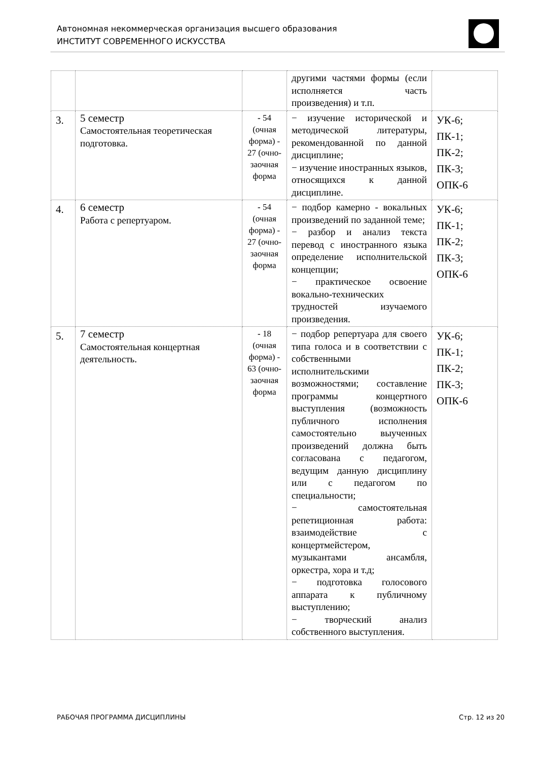Автономная некоммерческая организация высшего образования
ИНСТИТУТ СОВРЕМЕННОГО ИСКУССТВА
| | | | другими частями формы (если исполняется часть произведения) и т.п. | |
| 3. | 5 семестр Самостоятельная теоретическая подготовка. | - 54 (очная форма) - 27 (очно-заочная форма | − изучение исторической и методической литературы, рекомендованной по данной дисциплине; − изучение иностранных языков, относящихся к данной дисциплине. | УК-6; ПК-1; ПК-2; ПК-3; ОПК-6 |
| 4. | 6 семестр Работа с репертуаром. | - 54 (очная форма) - 27 (очно-заочная форма | − подбор камерно - вокальных произведений по заданной теме; − разбор и анализ текста перевод с иностранного языка определение исполнительской концепции; − практическое освоение вокально-технических трудностей изучаемого произведения. | УК-6; ПК-1; ПК-2; ПК-3; ОПК-6 |
| 5. | 7 семестр Самостоятельная концертная деятельность. | - 18 (очная форма) - 63 (очно-заочная форма | − подбор репертуара для своего типа голоса и в соответствии с собственными исполнительскими возможностями; составление программы концертного выступления (возможность публичного исполнения самостоятельно выученных произведений должна быть согласована с педагогом, ведущим данную дисциплину или с педагогом по специальности; − самостоятельная репетиционная работа: взаимодействие с концертмейстером, музыкантами ансамбля, оркестра, хора и т.д; − подготовка голосового аппарата к публичному выступлению; − творческий анализ собственного выступления. | УК-6; ПК-1; ПК-2; ПК-3; ОПК-6 |
РАБОЧАЯ ПРОГРАММА ДИСЦИПЛИНЫ Стр. 12 из 20